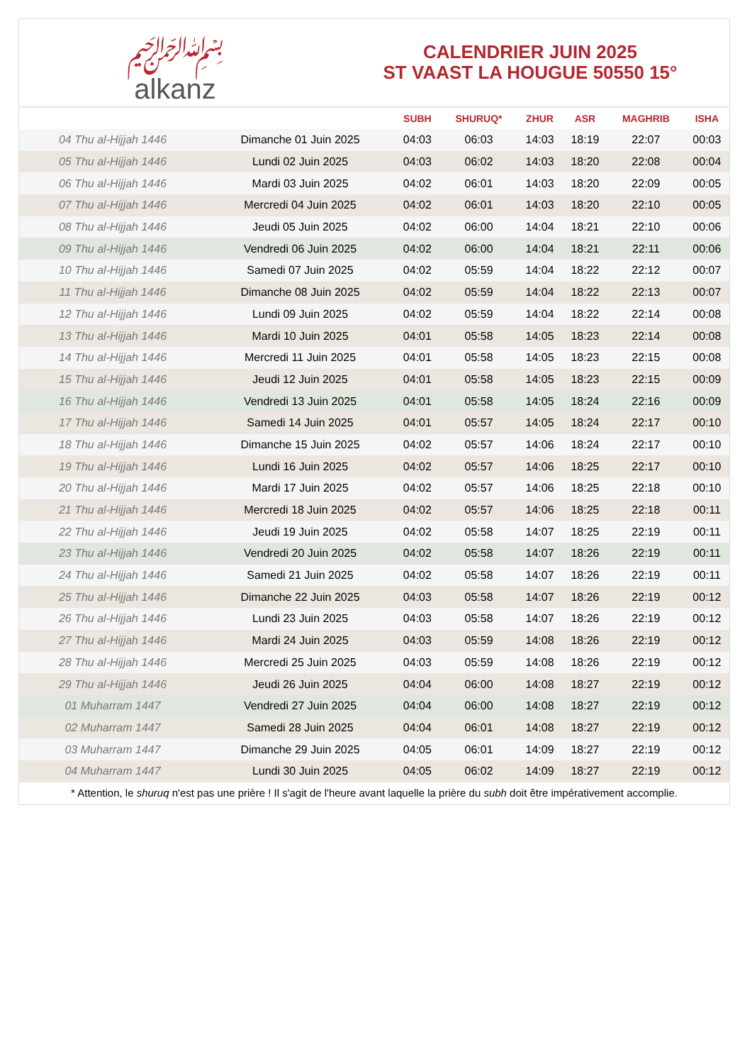﷽
alkanz
CALENDRIER JUIN 2025
ST VAAST LA HOUGUE 50550 15°
| | | SUBH | SHURUQ* | ZHUR | ASR | MAGHRIB | ISHA |
| --- | --- | --- | --- | --- | --- | --- | --- |
| 04 Thu al-Hijjah 1446 | Dimanche 01 Juin 2025 | 04:03 | 06:03 | 14:03 | 18:19 | 22:07 | 00:03 |
| 05 Thu al-Hijjah 1446 | Lundi 02 Juin 2025 | 04:03 | 06:02 | 14:03 | 18:20 | 22:08 | 00:04 |
| 06 Thu al-Hijjah 1446 | Mardi 03 Juin 2025 | 04:02 | 06:01 | 14:03 | 18:20 | 22:09 | 00:05 |
| 07 Thu al-Hijjah 1446 | Mercredi 04 Juin 2025 | 04:02 | 06:01 | 14:03 | 18:20 | 22:10 | 00:05 |
| 08 Thu al-Hijjah 1446 | Jeudi 05 Juin 2025 | 04:02 | 06:00 | 14:04 | 18:21 | 22:10 | 00:06 |
| 09 Thu al-Hijjah 1446 | Vendredi 06 Juin 2025 | 04:02 | 06:00 | 14:04 | 18:21 | 22:11 | 00:06 |
| 10 Thu al-Hijjah 1446 | Samedi 07 Juin 2025 | 04:02 | 05:59 | 14:04 | 18:22 | 22:12 | 00:07 |
| 11 Thu al-Hijjah 1446 | Dimanche 08 Juin 2025 | 04:02 | 05:59 | 14:04 | 18:22 | 22:13 | 00:07 |
| 12 Thu al-Hijjah 1446 | Lundi 09 Juin 2025 | 04:02 | 05:59 | 14:04 | 18:22 | 22:14 | 00:08 |
| 13 Thu al-Hijjah 1446 | Mardi 10 Juin 2025 | 04:01 | 05:58 | 14:05 | 18:23 | 22:14 | 00:08 |
| 14 Thu al-Hijjah 1446 | Mercredi 11 Juin 2025 | 04:01 | 05:58 | 14:05 | 18:23 | 22:15 | 00:08 |
| 15 Thu al-Hijjah 1446 | Jeudi 12 Juin 2025 | 04:01 | 05:58 | 14:05 | 18:23 | 22:15 | 00:09 |
| 16 Thu al-Hijjah 1446 | Vendredi 13 Juin 2025 | 04:01 | 05:58 | 14:05 | 18:24 | 22:16 | 00:09 |
| 17 Thu al-Hijjah 1446 | Samedi 14 Juin 2025 | 04:01 | 05:57 | 14:05 | 18:24 | 22:17 | 00:10 |
| 18 Thu al-Hijjah 1446 | Dimanche 15 Juin 2025 | 04:02 | 05:57 | 14:06 | 18:24 | 22:17 | 00:10 |
| 19 Thu al-Hijjah 1446 | Lundi 16 Juin 2025 | 04:02 | 05:57 | 14:06 | 18:25 | 22:17 | 00:10 |
| 20 Thu al-Hijjah 1446 | Mardi 17 Juin 2025 | 04:02 | 05:57 | 14:06 | 18:25 | 22:18 | 00:10 |
| 21 Thu al-Hijjah 1446 | Mercredi 18 Juin 2025 | 04:02 | 05:57 | 14:06 | 18:25 | 22:18 | 00:11 |
| 22 Thu al-Hijjah 1446 | Jeudi 19 Juin 2025 | 04:02 | 05:58 | 14:07 | 18:25 | 22:19 | 00:11 |
| 23 Thu al-Hijjah 1446 | Vendredi 20 Juin 2025 | 04:02 | 05:58 | 14:07 | 18:26 | 22:19 | 00:11 |
| 24 Thu al-Hijjah 1446 | Samedi 21 Juin 2025 | 04:02 | 05:58 | 14:07 | 18:26 | 22:19 | 00:11 |
| 25 Thu al-Hijjah 1446 | Dimanche 22 Juin 2025 | 04:03 | 05:58 | 14:07 | 18:26 | 22:19 | 00:12 |
| 26 Thu al-Hijjah 1446 | Lundi 23 Juin 2025 | 04:03 | 05:58 | 14:07 | 18:26 | 22:19 | 00:12 |
| 27 Thu al-Hijjah 1446 | Mardi 24 Juin 2025 | 04:03 | 05:59 | 14:08 | 18:26 | 22:19 | 00:12 |
| 28 Thu al-Hijjah 1446 | Mercredi 25 Juin 2025 | 04:03 | 05:59 | 14:08 | 18:26 | 22:19 | 00:12 |
| 29 Thu al-Hijjah 1446 | Jeudi 26 Juin 2025 | 04:04 | 06:00 | 14:08 | 18:27 | 22:19 | 00:12 |
| 01 Muharram 1447 | Vendredi 27 Juin 2025 | 04:04 | 06:00 | 14:08 | 18:27 | 22:19 | 00:12 |
| 02 Muharram 1447 | Samedi 28 Juin 2025 | 04:04 | 06:01 | 14:08 | 18:27 | 22:19 | 00:12 |
| 03 Muharram 1447 | Dimanche 29 Juin 2025 | 04:05 | 06:01 | 14:09 | 18:27 | 22:19 | 00:12 |
| 04 Muharram 1447 | Lundi 30 Juin 2025 | 04:05 | 06:02 | 14:09 | 18:27 | 22:19 | 00:12 |
* Attention, le shuruq n'est pas une prière ! Il s'agit de l'heure avant laquelle la prière du subh doit être impérativement accomplie.